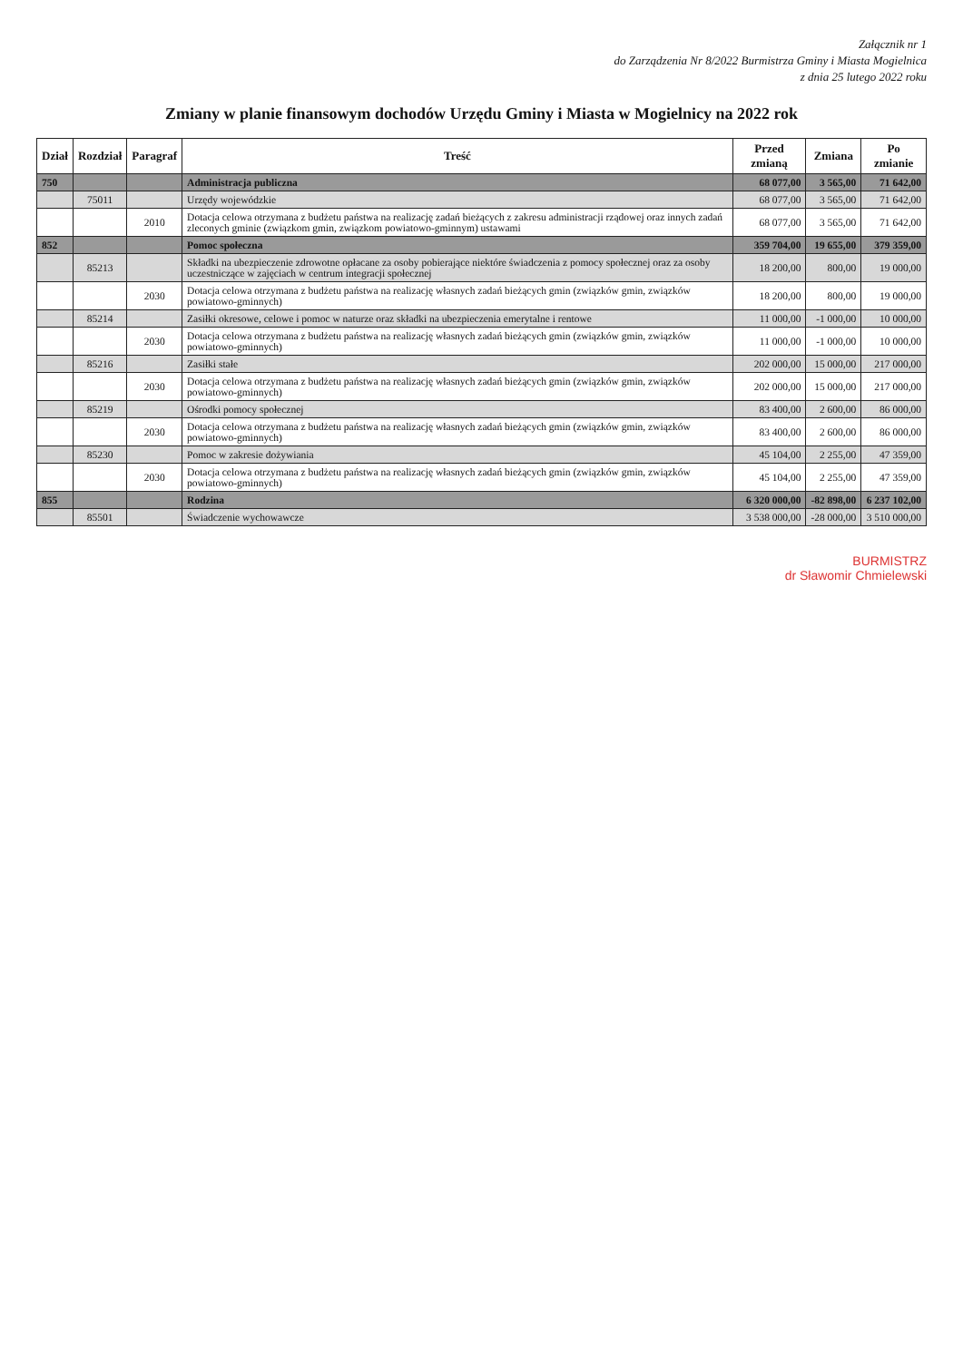Załącznik nr 1
do Zarządzenia Nr 8/2022 Burmistrza Gminy i Miasta Mogielnica
z dnia 25 lutego 2022 roku
Zmiany w planie finansowym dochodów Urzędu Gminy i Miasta w Mogielnicy na 2022 rok
| Dział | Rozdział | Paragraf | Treść | Przed zmianą | Zmiana | Po zmianie |
| --- | --- | --- | --- | --- | --- | --- |
| 750 | | | Administracja publiczna | 68 077,00 | 3 565,00 | 71 642,00 |
| | 75011 | | Urzędy wojewódzkie | 68 077,00 | 3 565,00 | 71 642,00 |
| | | 2010 | Dotacja celowa otrzymana z budżetu państwa na realizację zadań bieżących z zakresu administracji rządowej oraz innych zadań zleconych gminie (związkom gmin, związkom powiatowo-gminnym) ustawami | 68 077,00 | 3 565,00 | 71 642,00 |
| 852 | | | Pomoc społeczna | 359 704,00 | 19 655,00 | 379 359,00 |
| | 85213 | | Składki na ubezpieczenie zdrowotne opłacane za osoby pobierające niektóre świadczenia z pomocy społecznej oraz za osoby uczestniczące w zajęciach w centrum integracji społecznej | 18 200,00 | 800,00 | 19 000,00 |
| | | 2030 | Dotacja celowa otrzymana z budżetu państwa na realizację własnych zadań bieżących gmin (związków gmin, związków powiatowo-gminnych) | 18 200,00 | 800,00 | 19 000,00 |
| | 85214 | | Zasiłki okresowe, celowe i pomoc w naturze oraz składki na ubezpieczenia emerytalne i rentowe | 11 000,00 | -1 000,00 | 10 000,00 |
| | | 2030 | Dotacja celowa otrzymana z budżetu państwa na realizację własnych zadań bieżących gmin (związków gmin, związków powiatowo-gminnych) | 11 000,00 | -1 000,00 | 10 000,00 |
| | 85216 | | Zasiłki stałe | 202 000,00 | 15 000,00 | 217 000,00 |
| | | 2030 | Dotacja celowa otrzymana z budżetu państwa na realizację własnych zadań bieżących gmin (związków gmin, związków powiatowo-gminnych) | 202 000,00 | 15 000,00 | 217 000,00 |
| | 85219 | | Ośrodki pomocy społecznej | 83 400,00 | 2 600,00 | 86 000,00 |
| | | 2030 | Dotacja celowa otrzymana z budżetu państwa na realizację własnych zadań bieżących gmin (związków gmin, związków powiatowo-gminnych) | 83 400,00 | 2 600,00 | 86 000,00 |
| | 85230 | | Pomoc w zakresie dożywiania | 45 104,00 | 2 255,00 | 47 359,00 |
| | | 2030 | Dotacja celowa otrzymana z budżetu państwa na realizację własnych zadań bieżących gmin (związków gmin, związków powiatowo-gminnych) | 45 104,00 | 2 255,00 | 47 359,00 |
| 855 | | | Rodzina | 6 320 000,00 | -82 898,00 | 6 237 102,00 |
| | 85501 | | Świadczenie wychowawcze | 3 538 000,00 | -28 000,00 | 3 510 000,00 |
BURMISTRZ
dr Sławomir Chmielewski